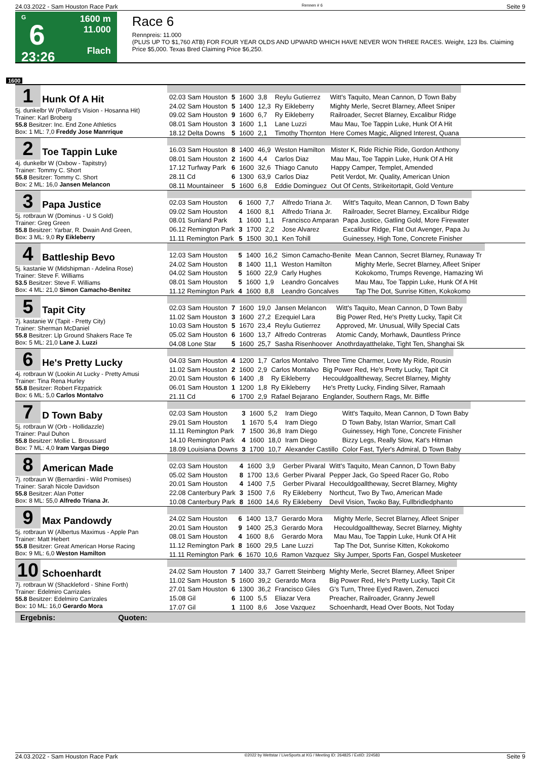24.03.2022 - Sam Houston Race Park Rennen # 6 Seite 9
G
6
23:26
1600 m
11.000
Flach
Race 6
Rennpreis: 11.000
(PLUS UP TO $1,760 ATB) FOR FOUR YEAR OLDS AND UPWARD WHICH HAVE NEVER WON THREE RACES. Weight, 123 lbs. Claiming Price $5,000. Texas Bred Claiming Price $6,250.
1600
1 Hunk Of A Hit
5j. dunkelbr W (Pollard's Vision - Hosanna Hit)
Trainer: Karl Broberg
55.8 Besitzer: Inc. End Zone Athletics
Box: 1 ML: 7,0 Freddy Jose Manrrique
| 02.03 Sam Houston | 5 | 1600 | 3,8 | Reylu Gutierrez | Witt's Taquito, Mean Cannon, D Town Baby |
| 24.02 Sam Houston | 5 | 1400 | 12,3 | Ry Eikleberry | Mighty Merle, Secret Blarney, Afleet Sniper |
| 09.02 Sam Houston | 9 | 1600 | 6,7 | Ry Eikleberry | Railroader, Secret Blarney, Excalibur Ridge |
| 08.01 Sam Houston | 3 | 1600 | 1,1 | Lane Luzzi | Mau Mau, Toe Tappin Luke, Hunk Of A Hit |
| 18.12 Delta Downs | 5 | 1600 | 2,1 | Timothy Thornton | Here Comes Magic, Aligned Interest, Quana |
2 Toe Tappin Luke
4j. dunkelbr W (Oxbow - Tapitstry)
Trainer: Tommy C. Short
55.8 Besitzer: Tommy C. Short
Box: 2 ML: 16,0 Jansen Melancon
| 16.03 Sam Houston | 8 | 1400 | 46,9 | Weston Hamilton | Mister K, Ride Richie Ride, Gordon Anthony |
| 08.01 Sam Houston | 2 | 1600 | 4,4 | Carlos Diaz | Mau Mau, Toe Tappin Luke, Hunk Of A Hit |
| 17.12 Turfway Park | 6 | 1600 | 32,6 | Thiago Canuto | Happy Camper, Templet, Amended |
| 28.11 Cd | 6 | 1300 | 63,9 | Carlos Diaz | Petit Verdot, Mr. Quality, American Union |
| 08.11 Mountaineer | 5 | 1600 | 6,8 | Eddie Dominguez | Out Of Cents, Strikeitortapit, Gold Venture |
3 Papa Justice
5j. rotbraun W (Dominus - U S Gold)
Trainer: Greg Green
55.8 Besitzer: Yarbar, R. Dwain And Green,
Box: 3 ML: 9,0 Ry Eikleberry
| 02.03 Sam Houston | 6 | 1600 | 7,7 | Alfredo Triana Jr. | Witt's Taquito, Mean Cannon, D Town Baby |
| 09.02 Sam Houston | 4 | 1600 | 8,1 | Alfredo Triana Jr. | Railroader, Secret Blarney, Excalibur Ridge |
| 08.01 Sunland Park | 1 | 1600 | 1,1 | Francisco Amparan | Papa Justice, Gatling Gold, More Firewater |
| 06.12 Remington Park | 3 | 1700 | 2,2 | Jose Alvarez | Excalibur Ridge, Flat Out Avenger, Papa Ju |
| 11.11 Remington Park | 5 | 1500 | 30,1 | Ken Tohill | Guinessey, High Tone, Concrete Finisher |
4 Battleship Bevo
5j. kastanie W (Midshipman - Adelina Rose)
Trainer: Steve F. Williams
53.5 Besitzer: Steve F. Williams
Box: 4 ML: 21,0 Simon Camacho-Benitez
| 12.03 Sam Houston | 5 | 1400 | 16,2 | Simon Camacho-Benite | Mean Cannon, Secret Blarney, Runaway Tr |
| 24.02 Sam Houston | 8 | 1400 | 11,1 | Weston Hamilton | Mighty Merle, Secret Blarney, Afleet Sniper |
| 04.02 Sam Houston | 5 | 1600 | 22,9 | Carly Hughes | Kokokomo, Trumps Revenge, Hamazing Wi |
| 08.01 Sam Houston | 5 | 1600 | 1,9 | Leandro Goncalves | Mau Mau, Toe Tappin Luke, Hunk Of A Hit |
| 11.12 Remington Park | 4 | 1600 | 8,8 | Leandro Goncalves | Tap The Dot, Sunrise Kitten, Kokokomo |
5 Tapit City
7j. kastanie W (Tapit - Pretty City)
Trainer: Sherman McDaniel
55.8 Besitzer: Llp Ground Shakers Race Te
Box: 5 ML: 21,0 Lane J. Luzzi
| 02.03 Sam Houston | 7 | 1600 | 19,0 | Jansen Melancon | Witt's Taquito, Mean Cannon, D Town Baby |
| 11.02 Sam Houston | 3 | 1600 | 27,2 | Ezequiel Lara | Big Power Red, He's Pretty Lucky, Tapit Cit |
| 10.03 Sam Houston | 5 | 1670 | 23,4 | Reylu Gutierrez | Approved, Mr. Unusual, Willy Special Cats |
| 05.02 Sam Houston | 6 | 1600 | 13,7 | Alfredo Contreras | Atomic Candy, Morhawk, Dauntless Prince |
| 04.08 Lone Star | 5 | 1600 | 25,7 | Sasha Risenhoover | Anothrdayatthelake, Tight Ten, Shanghai Sk |
6 He's Pretty Lucky
4j. rotbraun W (Lookin At Lucky - Pretty Amusi
Trainer: Tina Rena Hurley
55.8 Besitzer: Robert Fitzpatrick
Box: 6 ML: 5,0 Carlos Montalvo
| 04.03 Sam Houston | 4 | 1200 | 1,7 | Carlos Montalvo | Three Time Charmer, Love My Ride, Rousin |
| 11.02 Sam Houston | 2 | 1600 | 2,9 | Carlos Montalvo | Big Power Red, He's Pretty Lucky, Tapit Cit |
| 20.01 Sam Houston | 6 | 1400 | ,8 | Ry Eikleberry | Hecouldgoalltheway, Secret Blarney, Mighty |
| 06.01 Sam Houston | 1 | 1200 | 1,8 | Ry Eikleberry | He's Pretty Lucky, Finding Silver, Ramaah |
| 21.11 Cd | 6 | 1700 | 2,9 | Rafael Bejarano | Englander, Southern Rags, Mr. Biffle |
7 D Town Baby
5j. rotbraun W (Orb - Hollidazzle)
Trainer: Paul Duhon
55.8 Besitzer: Mollie L. Broussard
Box: 7 ML: 4,0 Iram Vargas Diego
| 02.03 Sam Houston | 3 | 1600 | 5,2 | Iram Diego | Witt's Taquito, Mean Cannon, D Town Baby |
| 29.01 Sam Houston | 1 | 1670 | 5,4 | Iram Diego | D Town Baby, Istan Warrior, Smart Call |
| 11.11 Remington Park | 7 | 1500 | 36,8 | Iram Diego | Guinessey, High Tone, Concrete Finisher |
| 14.10 Remington Park | 4 | 1600 | 18,0 | Iram Diego | Bizzy Legs, Really Slow, Kat's Hitman |
| 18.09 Louisiana Downs | 3 | 1700 | 10,7 | Alexander Castillo | Color Fast, Tyler's Admiral, D Town Baby |
8 American Made
7j. rotbraun W (Bernardini - Wild Promises)
Trainer: Sarah Nicole Davidson
55.8 Besitzer: Alan Potter
Box: 8 ML: 55,0 Alfredo Triana Jr.
| 02.03 Sam Houston | 4 | 1600 | 3,9 | Gerber Pivaral | Witt's Taquito, Mean Cannon, D Town Baby |
| 05.02 Sam Houston | 8 | 1700 | 13,6 | Gerber Pivaral | Pepper Jack, Go Speed Racer Go, Robo |
| 20.01 Sam Houston | 4 | 1400 | 7,5 | Gerber Pivaral | Hecouldgoalltheway, Secret Blarney, Mighty |
| 22.08 Canterbury Park | 3 | 1500 | 7,6 | Ry Eikleberry | Northcut, Two By Two, American Made |
| 10.08 Canterbury Park | 8 | 1600 | 14,6 | Ry Eikleberry | Devil Vision, Twoko Bay, Fullbridledphanto |
9 Max Pandowdy
5j. rotbraun W (Albertus Maximus - Apple Pan
Trainer: Matt Hebert
55.8 Besitzer: Great American Horse Racing
Box: 9 ML: 6,0 Weston Hamilton
| 24.02 Sam Houston | 6 | 1400 | 13,7 | Gerardo Mora | Mighty Merle, Secret Blarney, Afleet Sniper |
| 20.01 Sam Houston | 9 | 1400 | 25,3 | Gerardo Mora | Hecouldgoalltheway, Secret Blarney, Mighty |
| 08.01 Sam Houston | 4 | 1600 | 8,6 | Gerardo Mora | Mau Mau, Toe Tappin Luke, Hunk Of A Hit |
| 11.12 Remington Park | 8 | 1600 | 29,5 | Lane Luzzi | Tap The Dot, Sunrise Kitten, Kokokomo |
| 11.11 Remington Park | 6 | 1670 | 10,6 | Ramon Vazquez | Sky Jumper, Sports Fan, Gospel Musketeer |
10 Schoenhardt
7j. rotbraun W (Shackleford - Shine Forth)
Trainer: Edelmiro Carrizales
55.8 Besitzer: Edelmiro Carrizales
Box: 10 ML: 16,0 Gerardo Mora
| 24.02 Sam Houston | 7 | 1400 | 33,7 | Garrett Steinberg | Mighty Merle, Secret Blarney, Afleet Sniper |
| 11.02 Sam Houston | 5 | 1600 | 39,2 | Gerardo Mora | Big Power Red, He's Pretty Lucky, Tapit Cit |
| 27.01 Sam Houston | 6 | 1300 | 36,2 | Francisco Giles | G's Turn, Three Eyed Raven, Zenucci |
| 15.08 Gil | 6 | 1100 | 5,5 | Eliazar Vera | Preacher, Railroader, Granny Jewell |
| 17.07 Gil | 1 | 1100 | 8,6 | Jose Vazquez | Schoenhardt, Head Over Boots, Not Today |
Ergebnis: Quoten:
24.03.2022 - Sam Houston Race Park ©2022 by Wettstar / LiveSports.at KG / Meeting ID: 264825 / ExtID: 224583 Seite 9